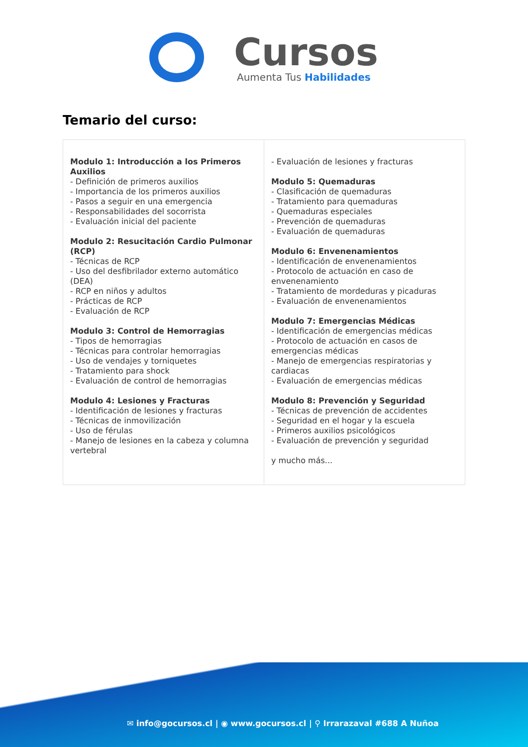Cursos
Aumenta Tus Habilidades
Temario del curso:
| Modulo 1: Introducción a los Primeros Auxilios - Definición de primeros auxilios - Importancia de los primeros auxilios - Pasos a seguir en una emergencia - Responsabilidades del socorrista - Evaluación inicial del paciente Modulo 2: Resucitación Cardio Pulmonar (RCP) - Técnicas de RCP - Uso del desfibrilador externo automático (DEA) - RCP en niños y adultos - Prácticas de RCP - Evaluación de RCP Modulo 3: Control de Hemorragias - Tipos de hemorragias - Técnicas para controlar hemorragias - Uso de vendajes y torniquetes - Tratamiento para shock - Evaluación de control de hemorragias Modulo 4: Lesiones y Fracturas - Identificación de lesiones y fracturas - Técnicas de inmovilización - Uso de férulas - Manejo de lesiones en la cabeza y columna vertebral | - Evaluación de lesiones y fracturas Modulo 5: Quemaduras - Clasificación de quemaduras - Tratamiento para quemaduras - Quemaduras especiales - Prevención de quemaduras - Evaluación de quemaduras Modulo 6: Envenenamientos - Identificación de envenenamientos - Protocolo de actuación en caso de envenenamiento - Tratamiento de mordeduras y picaduras - Evaluación de envenenamientos Modulo 7: Emergencias Médicas - Identificación de emergencias médicas - Protocolo de actuación en casos de emergencias médicas - Manejo de emergencias respiratorias y cardiacas - Evaluación de emergencias médicas Modulo 8: Prevención y Seguridad - Técnicas de prevención de accidentes - Seguridad en el hogar y la escuela - Primeros auxilios psicológicos - Evaluación de prevención y seguridad y mucho más... |
✉ info@gocursos.cl | ◉ www.gocursos.cl | ⚲ Irrarazaval #688 A Nuñoa